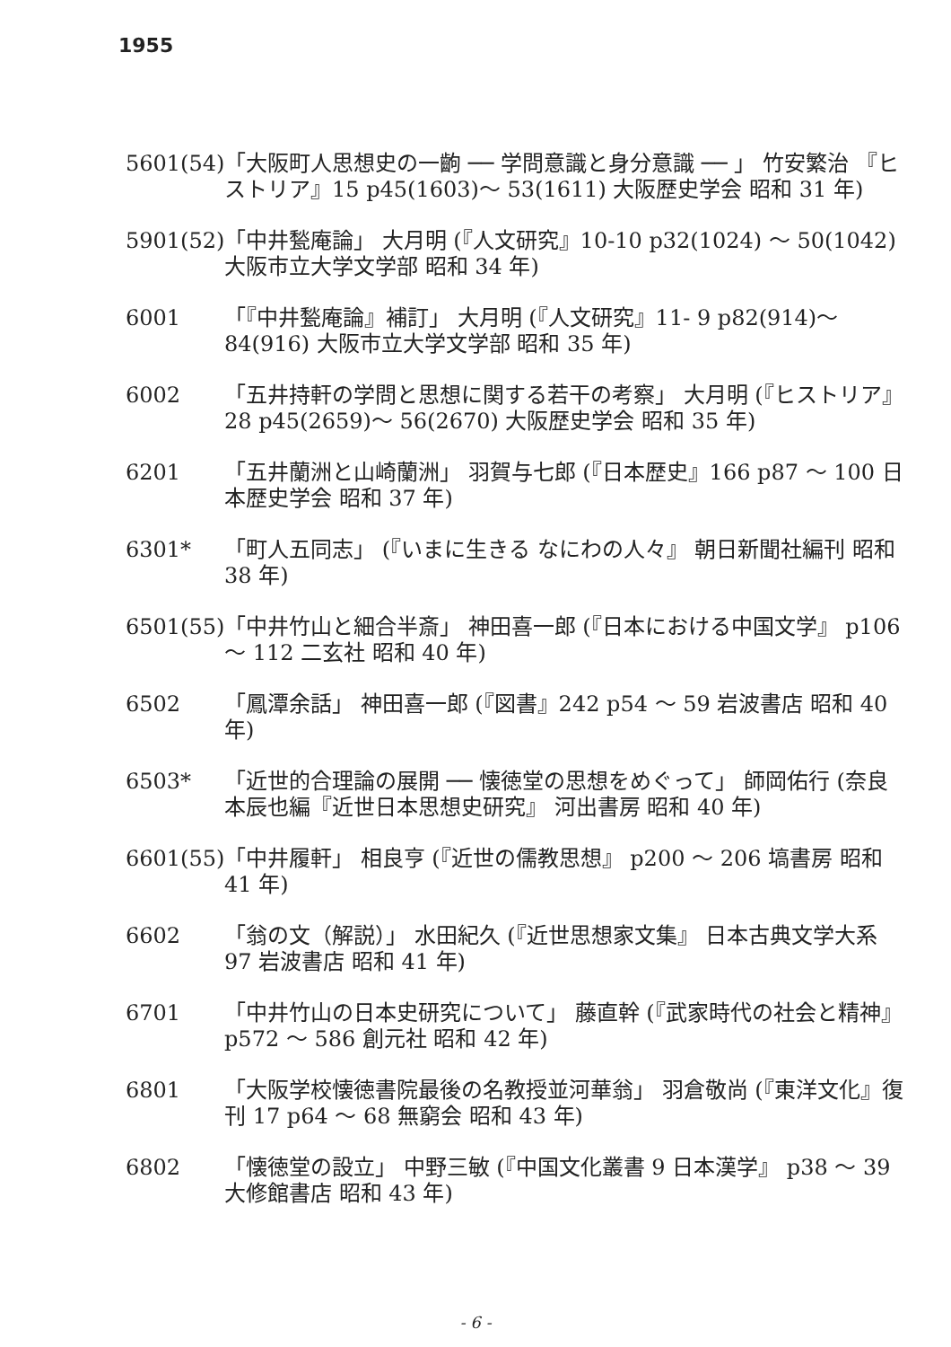1955
5601(54)
「大阪町人思想史の一齣 ── 学問意識と身分意識 ── 」 竹安繁治 『ヒストリア』15 p45(1603)～ 53(1611) 大阪歴史学会 昭和 31 年)
5901(52)
「中井甃庵論」 大月明 (『人文研究』10-10 p32(1024) ～ 50(1042) 大阪市立大学文学部 昭和 34 年)
6001 「『中井甃庵論』補訂」 大月明 (『人文研究』11- 9 p82(914)～ 84(916) 大阪市立大学文学部 昭和 35 年)
6002 「五井持軒の学問と思想に関する若干の考察」 大月明 (『ヒストリア』28 p45(2659)～ 56(2670) 大阪歴史学会 昭和 35 年)
6201 「五井蘭洲と山崎蘭洲」 羽賀与七郎 (『日本歴史』166 p87 ～ 100 日本歴史学会 昭和 37 年)
6301* 「町人五同志」 (『いまに生きる なにわの人々』 朝日新聞社編刊 昭和 38 年)
6501(55)
「中井竹山と細合半斎」 神田喜一郎 (『日本における中国文学』 p106 ～ 112 二玄社 昭和 40 年)
6502 「鳳潭余話」 神田喜一郎 (『図書』242 p54 ～ 59 岩波書店 昭和 40 年)
6503* 「近世的合理論の展開 ── 懐徳堂の思想をめぐって」 師岡佑行 (奈良本辰也編『近世日本思想史研究』 河出書房 昭和 40 年)
6601(55)
「中井履軒」 相良亨 (『近世の儒教思想』 p200 ～ 206 塙書房 昭和 41 年)
6602 「翁の文（解説）」 水田紀久 (『近世思想家文集』 日本古典文学大系 97 岩波書店 昭和 41 年)
6701 「中井竹山の日本史研究について」 藤直幹 (『武家時代の社会と精神』 p572 ～ 586 創元社 昭和 42 年)
6801 「大阪学校懐徳書院最後の名教授並河華翁」 羽倉敬尚 (『東洋文化』復刊 17 p64 ～ 68 無窮会 昭和 43 年)
6802 「懐徳堂の設立」 中野三敏 (『中国文化叢書 9 日本漢学』 p38 ～ 39 大修館書店 昭和 43 年)
- 6 -